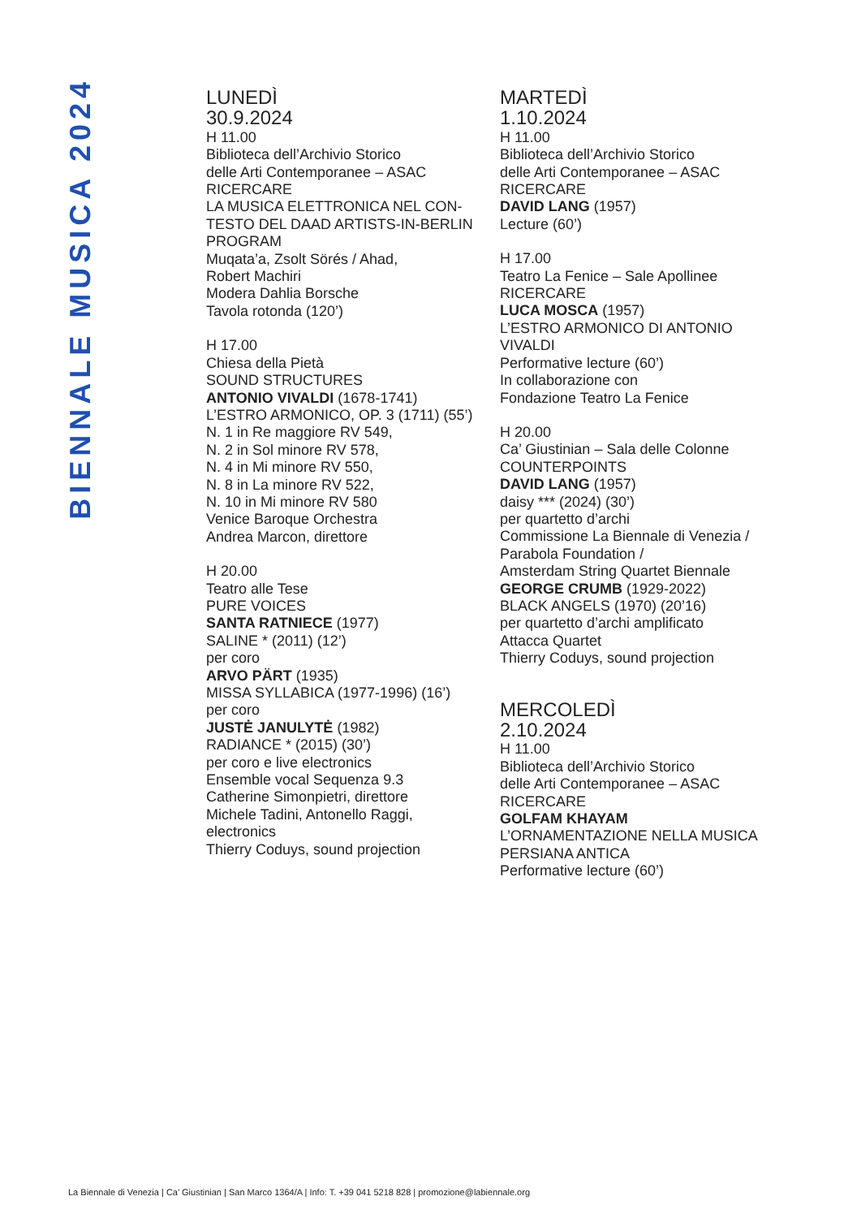BIENNALE MUSICA 2024
LUNEDÌ
30.9.2024
H 11.00
Biblioteca dell’Archivio Storico
delle Arti Contemporanee – ASAC
RICERCARE
LA MUSICA ELETTRONICA NEL CON-
TESTO DEL DAAD ARTISTS-IN-BERLIN
PROGRAM
Muqata’a, Zsolt Sörés / Ahad,
Robert Machiri
Modera Dahlia Borsche
Tavola rotonda (120’)
H 17.00
Chiesa della Pietà
SOUND STRUCTURES
ANTONIO VIVALDI (1678-1741)
L’ESTRO ARMONICO, OP. 3 (1711) (55’)
N. 1 in Re maggiore RV 549,
N. 2 in Sol minore RV 578,
N. 4 in Mi minore RV 550,
N. 8 in La minore RV 522,
N. 10 in Mi minore RV 580
Venice Baroque Orchestra
Andrea Marcon, direttore
H 20.00
Teatro alle Tese
PURE VOICES
SANTA RATNIECE (1977)
SALINE * (2011) (12’)
per coro
ARVO PÄRT (1935)
MISSA SYLLABICA (1977-1996) (16’)
per coro
JUSTĖ JANULYTĖ (1982)
RADIANCE * (2015) (30’)
per coro e live electronics
Ensemble vocal Sequenza 9.3
Catherine Simonpietri, direttore
Michele Tadini, Antonello Raggi,
electronics
Thierry Coduys, sound projection
MARTEDÌ
1.10.2024
H 11.00
Biblioteca dell’Archivio Storico
delle Arti Contemporanee – ASAC
RICERCARE
DAVID LANG (1957)
Lecture (60’)
H 17.00
Teatro La Fenice – Sale Apollinee
RICERCARE
LUCA MOSCA (1957)
L’ESTRO ARMONICO DI ANTONIO
VIVALDI
Performative lecture (60’)
In collaborazione con
Fondazione Teatro La Fenice
H 20.00
Ca’ Giustinian – Sala delle Colonne
COUNTERPOINTS
DAVID LANG (1957)
daisy *** (2024) (30’)
per quartetto d’archi
Commissione La Biennale di Venezia /
Parabola Foundation /
Amsterdam String Quartet Biennale
GEORGE CRUMB (1929-2022)
BLACK ANGELS (1970) (20’16)
per quartetto d’archi amplificato
Attacca Quartet
Thierry Coduys, sound projection
MERCOLEDÌ
2.10.2024
H 11.00
Biblioteca dell’Archivio Storico
delle Arti Contemporanee – ASAC
RICERCARE
GOLFAM KHAYAM
L’ORNAMENTAZIONE NELLA MUSICA
PERSIANA ANTICA
Performative lecture (60’)
La Biennale di Venezia | Ca’ Giustinian | San Marco 1364/A | Info: T. +39 041 5218 828 | promozione@labiennale.org